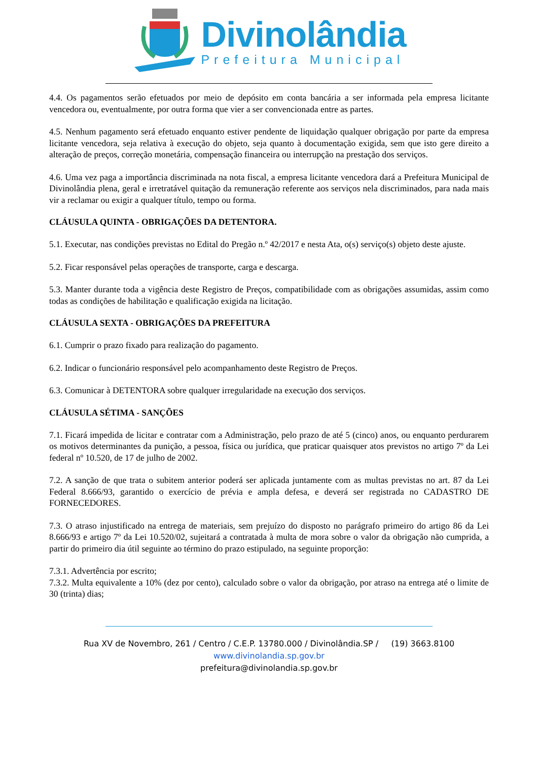Divinolândia
Prefeitura Municipal
4.4. Os pagamentos serão efetuados por meio de depósito em conta bancária a ser informada pela empresa licitante vencedora ou, eventualmente, por outra forma que vier a ser convencionada entre as partes.
4.5. Nenhum pagamento será efetuado enquanto estiver pendente de liquidação qualquer obrigação por parte da empresa licitante vencedora, seja relativa à execução do objeto, seja quanto à documentação exigida, sem que isto gere direito a alteração de preços, correção monetária, compensação financeira ou interrupção na prestação dos serviços.
4.6. Uma vez paga a importância discriminada na nota fiscal, a empresa licitante vencedora dará a Prefeitura Municipal de Divinolândia plena, geral e irretratável quitação da remuneração referente aos serviços nela discriminados, para nada mais vir a reclamar ou exigir a qualquer título, tempo ou forma.
CLÁUSULA QUINTA - OBRIGAÇÕES DA DETENTORA.
5.1. Executar, nas condições previstas no Edital do Pregão n.º 42/2017 e nesta Ata, o(s) serviço(s) objeto deste ajuste.
5.2. Ficar responsável pelas operações de transporte, carga e descarga.
5.3. Manter durante toda a vigência deste Registro de Preços, compatibilidade com as obrigações assumidas, assim como todas as condições de habilitação e qualificação exigida na licitação.
CLÁUSULA SEXTA - OBRIGAÇÕES DA PREFEITURA
6.1. Cumprir o prazo fixado para realização do pagamento.
6.2. Indicar o funcionário responsável pelo acompanhamento deste Registro de Preços.
6.3. Comunicar à DETENTORA sobre qualquer irregularidade na execução dos serviços.
CLÁUSULA SÉTIMA - SANÇÕES
7.1. Ficará impedida de licitar e contratar com a Administração, pelo prazo de até 5 (cinco) anos, ou enquanto perdurarem os motivos determinantes da punição, a pessoa, física ou jurídica, que praticar quaisquer atos previstos no artigo 7º da Lei federal nº 10.520, de 17 de julho de 2002.
7.2. A sanção de que trata o subitem anterior poderá ser aplicada juntamente com as multas previstas no art. 87 da Lei Federal 8.666/93, garantido o exercício de prévia e ampla defesa, e deverá ser registrada no CADASTRO DE FORNECEDORES.
7.3. O atraso injustificado na entrega de materiais, sem prejuízo do disposto no parágrafo primeiro do artigo 86 da Lei 8.666/93 e artigo 7º da Lei 10.520/02, sujeitará a contratada à multa de mora sobre o valor da obrigação não cumprida, a partir do primeiro dia útil seguinte ao término do prazo estipulado, na seguinte proporção:
7.3.1. Advertência por escrito;
7.3.2. Multa equivalente a 10% (dez por cento), calculado sobre o valor da obrigação, por atraso na entrega até o limite de 30 (trinta) dias;
Rua XV de Novembro, 261 / Centro / C.E.P. 13780.000 / Divinolândia.SP / (19) 3663.8100
www.divinolandia.sp.gov.br
prefeitura@divinolandia.sp.gov.br